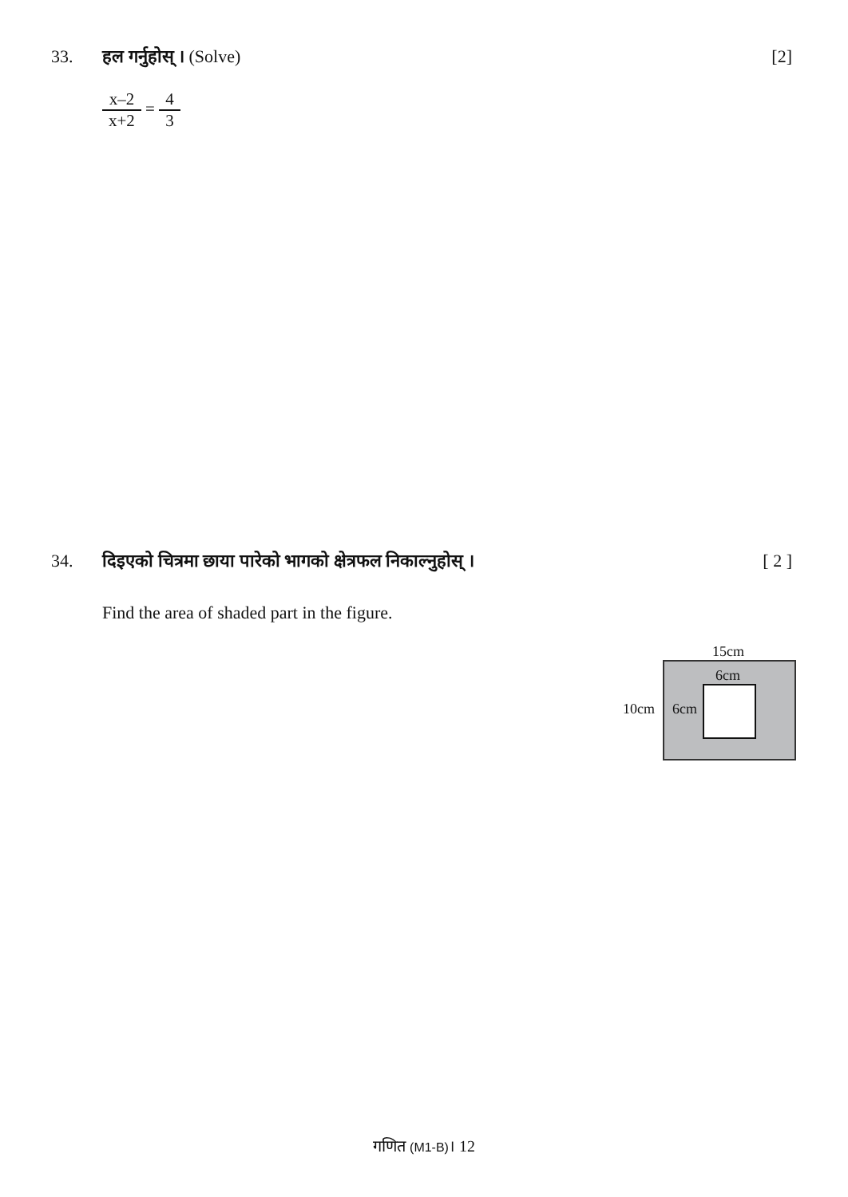33. हल गर्नुहोस् । (Solve) [2]
x–2 x+2 = 4 3
34. दिइएको चित्रमा छाया पारेको भागको क्षेत्रफल निकाल्नुहोस् ।
[ 2 ]
Find the area of shaded part in the figure.
15cm
6cm
10cm 6cm
गणित (M1-B)। 12